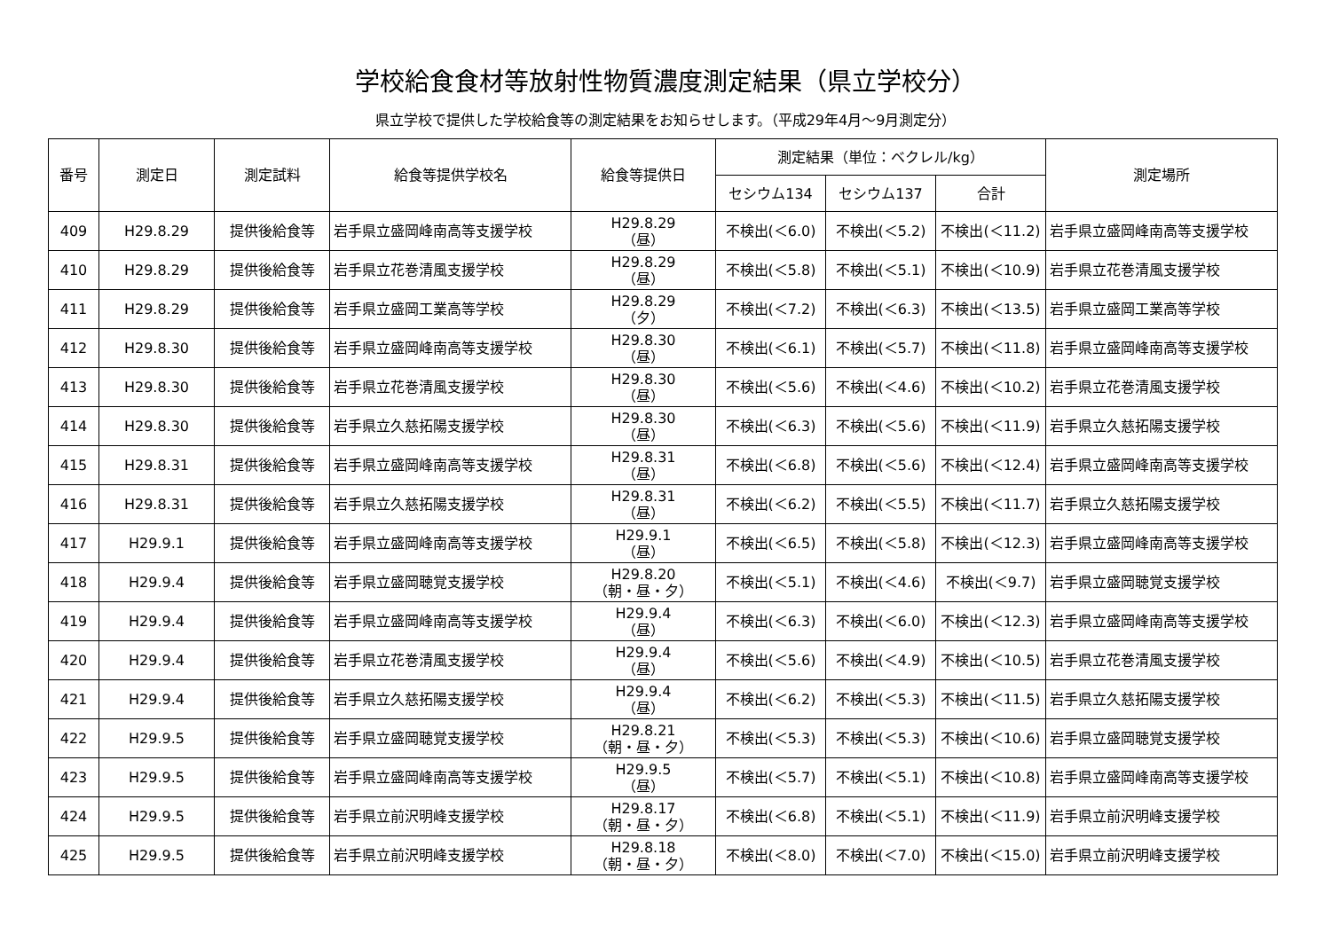学校給食食材等放射性物質濃度測定結果（県立学校分）
県立学校で提供した学校給食等の測定結果をお知らせします。（平成29年4月～9月測定分）
| 番号 | 測定日 | 測定試料 | 給食等提供学校名 | 給食等提供日 | 測定結果（単位：ベクレル/kg） | | | 測定場所 |
| --- | --- | --- | --- | --- | --- | --- | --- | --- |
| | | | | | セシウム134 | セシウム137 | 合計 | |
| 409 | H29.8.29 | 提供後給食等 | 岩手県立盛岡峰南高等支援学校 | H29.8.29 （昼） | 不検出(＜6.0) | 不検出(＜5.2) | 不検出(＜11.2) | 岩手県立盛岡峰南高等支援学校 |
| 410 | H29.8.29 | 提供後給食等 | 岩手県立花巻清風支援学校 | H29.8.29 （昼） | 不検出(＜5.8) | 不検出(＜5.1) | 不検出(＜10.9) | 岩手県立花巻清風支援学校 |
| 411 | H29.8.29 | 提供後給食等 | 岩手県立盛岡工業高等学校 | H29.8.29 （夕） | 不検出(＜7.2) | 不検出(＜6.3) | 不検出(＜13.5) | 岩手県立盛岡工業高等学校 |
| 412 | H29.8.30 | 提供後給食等 | 岩手県立盛岡峰南高等支援学校 | H29.8.30 （昼） | 不検出(＜6.1) | 不検出(＜5.7) | 不検出(＜11.8) | 岩手県立盛岡峰南高等支援学校 |
| 413 | H29.8.30 | 提供後給食等 | 岩手県立花巻清風支援学校 | H29.8.30 （昼） | 不検出(＜5.6) | 不検出(＜4.6) | 不検出(＜10.2) | 岩手県立花巻清風支援学校 |
| 414 | H29.8.30 | 提供後給食等 | 岩手県立久慈拓陽支援学校 | H29.8.30 （昼） | 不検出(＜6.3) | 不検出(＜5.6) | 不検出(＜11.9) | 岩手県立久慈拓陽支援学校 |
| 415 | H29.8.31 | 提供後給食等 | 岩手県立盛岡峰南高等支援学校 | H29.8.31 （昼） | 不検出(＜6.8) | 不検出(＜5.6) | 不検出(＜12.4) | 岩手県立盛岡峰南高等支援学校 |
| 416 | H29.8.31 | 提供後給食等 | 岩手県立久慈拓陽支援学校 | H29.8.31 （昼） | 不検出(＜6.2) | 不検出(＜5.5) | 不検出(＜11.7) | 岩手県立久慈拓陽支援学校 |
| 417 | H29.9.1 | 提供後給食等 | 岩手県立盛岡峰南高等支援学校 | H29.9.1 （昼） | 不検出(＜6.5) | 不検出(＜5.8) | 不検出(＜12.3) | 岩手県立盛岡峰南高等支援学校 |
| 418 | H29.9.4 | 提供後給食等 | 岩手県立盛岡聴覚支援学校 | H29.8.20 （朝・昼・夕） | 不検出(＜5.1) | 不検出(＜4.6) | 不検出(＜9.7) | 岩手県立盛岡聴覚支援学校 |
| 419 | H29.9.4 | 提供後給食等 | 岩手県立盛岡峰南高等支援学校 | H29.9.4 （昼） | 不検出(＜6.3) | 不検出(＜6.0) | 不検出(＜12.3) | 岩手県立盛岡峰南高等支援学校 |
| 420 | H29.9.4 | 提供後給食等 | 岩手県立花巻清風支援学校 | H29.9.4 （昼） | 不検出(＜5.6) | 不検出(＜4.9) | 不検出(＜10.5) | 岩手県立花巻清風支援学校 |
| 421 | H29.9.4 | 提供後給食等 | 岩手県立久慈拓陽支援学校 | H29.9.4 （昼） | 不検出(＜6.2) | 不検出(＜5.3) | 不検出(＜11.5) | 岩手県立久慈拓陽支援学校 |
| 422 | H29.9.5 | 提供後給食等 | 岩手県立盛岡聴覚支援学校 | H29.8.21 （朝・昼・夕） | 不検出(＜5.3) | 不検出(＜5.3) | 不検出(＜10.6) | 岩手県立盛岡聴覚支援学校 |
| 423 | H29.9.5 | 提供後給食等 | 岩手県立盛岡峰南高等支援学校 | H29.9.5 （昼） | 不検出(＜5.7) | 不検出(＜5.1) | 不検出(＜10.8) | 岩手県立盛岡峰南高等支援学校 |
| 424 | H29.9.5 | 提供後給食等 | 岩手県立前沢明峰支援学校 | H29.8.17 （朝・昼・夕） | 不検出(＜6.8) | 不検出(＜5.1) | 不検出(＜11.9) | 岩手県立前沢明峰支援学校 |
| 425 | H29.9.5 | 提供後給食等 | 岩手県立前沢明峰支援学校 | H29.8.18 （朝・昼・夕） | 不検出(＜8.0) | 不検出(＜7.0) | 不検出(＜15.0) | 岩手県立前沢明峰支援学校 |